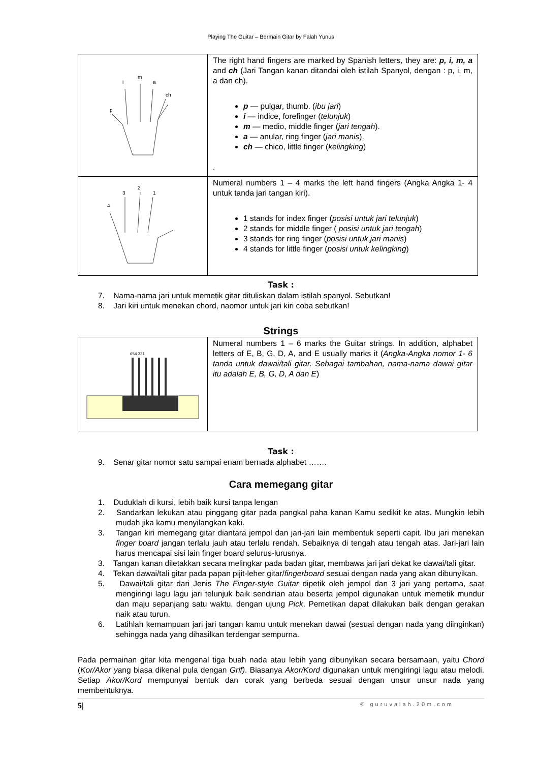Playing The Guitar – Bermain Gitar by Falah Yunus
| p i m a ch | The right hand fingers are marked by Spanish letters, they are: p, i, m, a and ch (Jari Tangan kanan ditandai oleh istilah Spanyol, dengan : p, i, m, a dan ch). p — pulgar, thumb. ( ibu jari ) i — indice, forefinger ( telunjuk ) m — medio, middle finger ( jari tengah ). a — anular, ring finger ( jari manis ). ch — chico, little finger ( kelingking ) . |
| 4 3 2 1 | Numeral numbers 1 – 4 marks the left hand fingers (Angka Angka 1- 4 untuk tanda jari tangan kiri). 1 stands for index finger ( posisi untuk jari telunjuk ) 2 stands for middle finger ( posisi untuk jari tengah ) 3 stands for ring finger ( posisi untuk jari manis ) 4 stands for little finger ( posisi untuk kelingking ) |
Task :
7. Nama-nama jari untuk memetik gitar dituliskan dalam istilah spanyol. Sebutkan!
8. Jari kiri untuk menekan chord, naomor untuk jari kiri coba sebutkan!
Strings
| 654 321 | Numeral numbers 1 – 6 marks the Guitar strings. In addition, alphabet letters of E, B, G, D, A, and E usually marks it ( Angka-Angka nomor 1- 6 tanda untuk dawai/tali gitar. Sebagai tambahan, nama-nama dawai gitar itu adalah E, B, G, D, A dan E ) |
Task :
9. Senar gitar nomor satu sampai enam bernada alphabet …….
Cara memegang gitar
1. Duduklah di kursi, lebih baik kursi tanpa lengan
2. Sandarkan lekukan atau pinggang gitar pada pangkal paha kanan Kamu sedikit ke atas. Mungkin lebih mudah jika kamu menyilangkan kaki.
3. Tangan kiri memegang gitar diantara jempol dan jari-jari lain membentuk seperti capit. Ibu jari menekan finger board jangan terlalu jauh atau terlalu rendah. Sebaiknya di tengah atau tengah atas. Jari-jari lain harus mencapai sisi lain finger board selurus-lurusnya.
3. Tangan kanan diletakkan secara melingkar pada badan gitar, membawa jari jari dekat ke dawai/tali gitar.
4. Tekan dawai/tali gitar pada papan pijit-leher gitar/fingerboard sesuai dengan nada yang akan dibunyikan.
5. Dawai/tali gitar dari Jenis The Finger-style Guitar dipetik oleh jempol dan 3 jari yang pertama, saat mengiringi lagu lagu jari telunjuk baik sendirian atau beserta jempol digunakan untuk memetik mundur dan maju sepanjang satu waktu, dengan ujung Pick. Pemetikan dapat dilakukan baik dengan gerakan naik atau turun.
6. Latihlah kemampuan jari jari tangan kamu untuk menekan dawai (sesuai dengan nada yang diinginkan) sehingga nada yang dihasilkan terdengar sempurna.
Pada permainan gitar kita mengenal tiga buah nada atau lebih yang dibunyikan secara bersamaan, yaitu Chord (Kor/Akor yang biasa dikenal pula dengan Grif). Biasanya Akor/Kord digunakan untuk mengiringi lagu atau melodi. Setiap Akor/Kord mempunyai bentuk dan corak yang berbeda sesuai dengan unsur unsur nada yang membentuknya.
5| © guruvalah.20m.com